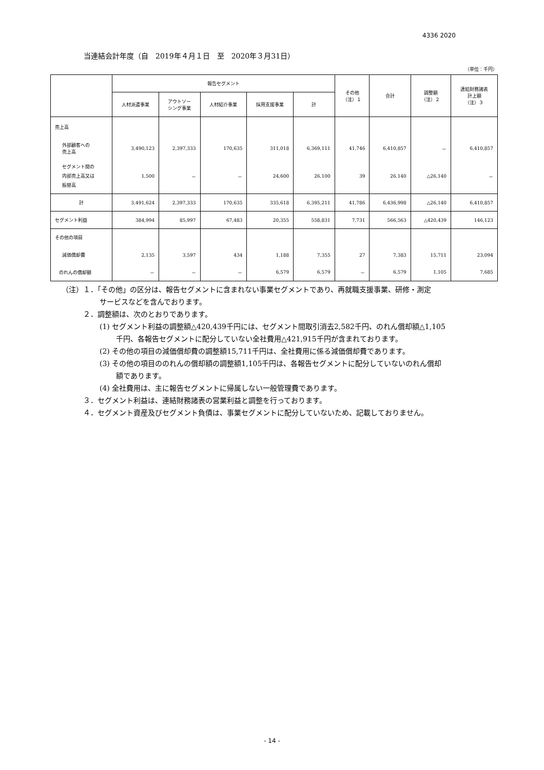4336 2020
当連結会計年度（自　2019年４月１日　至　2020年３月31日）
（単位：千円）
| | 報告セグメント | | | | | その他 （注）１ | 合計 | 調整額 （注）２ | 連結財務諸表 計上額 （注）３ |
| --- | --- | --- | --- | --- | --- | --- | --- | --- | --- |
| | 人材派遣事業 | アウトソー シング事業 | 人材紹介事業 | 採用支援事業 | 計 | | | | |
| 売上高 | | | | | | | | | |
| 外部顧客への 売上高 | 3,490,123 | 2,397,333 | 170,635 | 311,018 | 6,369,111 | 41,746 | 6,410,857 | － | 6,410,857 |
| セグメント間の 内部売上高又は 振替高 | 1,500 | － | － | 24,600 | 26,100 | 39 | 26,140 | △26,140 | － |
| 計 | 3,491,624 | 2,397,333 | 170,635 | 335,618 | 6,395,211 | 41,786 | 6,436,998 | △26,140 | 6,410,857 |
| セグメント利益 | 384,994 | 85,997 | 67,483 | 20,355 | 558,831 | 7,731 | 566,563 | △420,439 | 146,123 |
| その他の項目 | | | | | | | | | |
| 減価償却費 | 2,135 | 3,597 | 434 | 1,188 | 7,355 | 27 | 7,383 | 15,711 | 23,094 |
| のれんの償却額 | － | － | － | 6,579 | 6,579 | － | 6,579 | 1,105 | 7,685 |
（注）１．「その他」の区分は、報告セグメントに含まれない事業セグメントであり、再就職支援事業、研修・測定
サービスなどを含んでおります。
２．調整額は、次のとおりであります。
(1) セグメント利益の調整額△420,439千円には、セグメント間取引消去2,582千円、のれん償却額△1,105
千円、各報告セグメントに配分していない全社費用△421,915千円が含まれております。
(2) その他の項目の減価償却費の調整額15,711千円は、全社費用に係る減価償却費であります。
(3) その他の項目ののれんの償却額の調整額1,105千円は、各報告セグメントに配分していないのれん償却
額であります。
(4) 全社費用は、主に報告セグメントに帰属しない一般管理費であります。
３．セグメント利益は、連結財務諸表の営業利益と調整を行っております。
４．セグメント資産及びセグメント負債は、事業セグメントに配分していないため、記載しておりません。
- 14 -